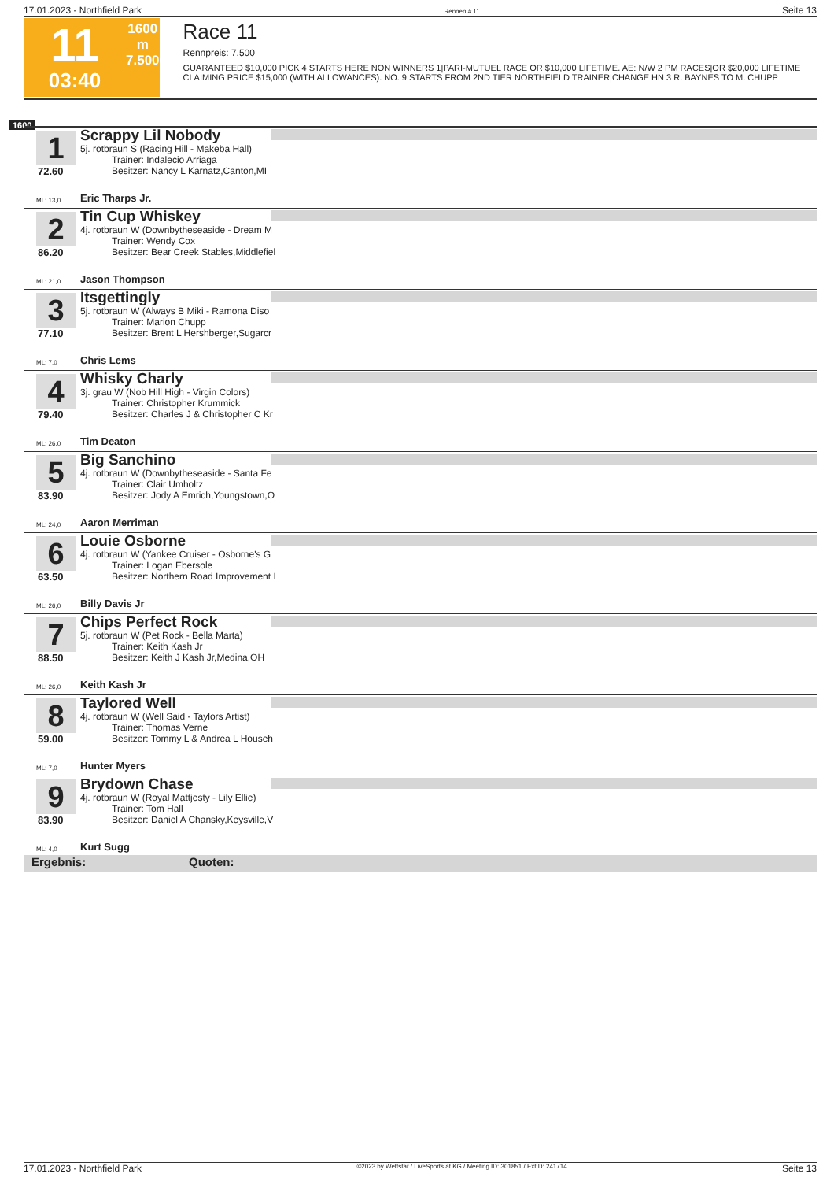17.01.2023 - Northfield Park Rennen # 11 Seite 13
11
03:40
1600 m
7.500
Race 11
Rennpreis: 7.500
GUARANTEED $10,000 PICK 4 STARTS HERE NON WINNERS 1|PARI-MUTUEL RACE OR $10,000 LIFETIME. AE: N/W 2 PM RACES|OR $20,000 LIFETIME CLAIMING PRICE $15,000 (WITH ALLOWANCES). NO. 9 STARTS FROM 2ND TIER NORTHFIELD TRAINER|CHANGE HN 3 R. BAYNES TO M. CHUPP
1600
1
72.60
ML: 13,0
Scrappy Lil Nobody
5j. rotbraun S (Racing Hill - Makeba Hall)
Trainer: Indalecio Arriaga
Besitzer: Nancy L Karnatz,Canton,MI
Eric Tharps Jr.
2
86.20
ML: 21,0
Tin Cup Whiskey
4j. rotbraun W (Downbytheseaside - Dream M
Trainer: Wendy Cox
Besitzer: Bear Creek Stables,Middlefiel
Jason Thompson
3
77.10
ML: 7,0
Itsgettingly
5j. rotbraun W (Always B Miki - Ramona Diso
Trainer: Marion Chupp
Besitzer: Brent L Hershberger,Sugarcr
Chris Lems
4
79.40
ML: 26,0
Whisky Charly
3j. grau W (Nob Hill High - Virgin Colors)
Trainer: Christopher Krummick
Besitzer: Charles J & Christopher C Kr
Tim Deaton
5
83.90
ML: 24,0
Big Sanchino
4j. rotbraun W (Downbytheseaside - Santa Fe
Trainer: Clair Umholtz
Besitzer: Jody A Emrich,Youngstown,O
Aaron Merriman
6
63.50
ML: 26,0
Louie Osborne
4j. rotbraun W (Yankee Cruiser - Osborne's G
Trainer: Logan Ebersole
Besitzer: Northern Road Improvement I
Billy Davis Jr
7
88.50
ML: 26,0
Chips Perfect Rock
5j. rotbraun W (Pet Rock - Bella Marta)
Trainer: Keith Kash Jr
Besitzer: Keith J Kash Jr,Medina,OH
Keith Kash Jr
8
59.00
ML: 7,0
Taylored Well
4j. rotbraun W (Well Said - Taylors Artist)
Trainer: Thomas Verne
Besitzer: Tommy L & Andrea L Househ
Hunter Myers
9
83.90
ML: 4,0
Brydown Chase
4j. rotbraun W (Royal Mattjesty - Lily Ellie)
Trainer: Tom Hall
Besitzer: Daniel A Chansky,Keysville,V
Kurt Sugg
Ergebnis: Quoten:
17.01.2023 - Northfield Park ©2023 by Wettstar / LiveSports.at KG / Meeting ID: 301851 / ExtID: 241714 Seite 13